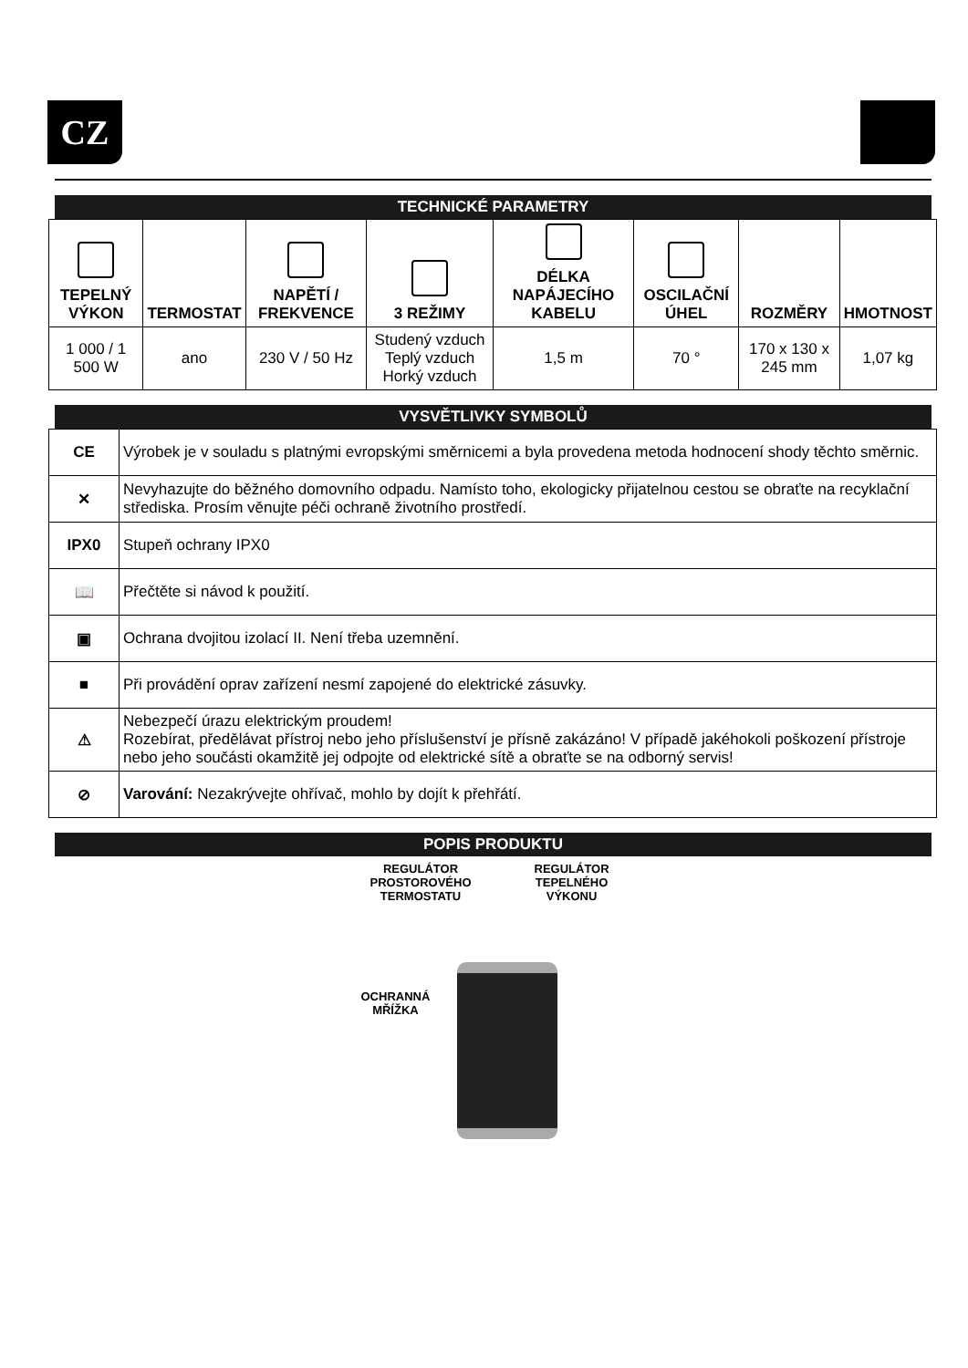CZ
TECHNICKÉ PARAMETRY
| TEPELNÝ VÝKON | TERMOSTAT | NAPĚTÍ / FREKVENCE | 3 REŽIMY | DÉLKA NAPÁJECÍHO KABELU | OSCILAČNÍ ÚHEL | ROZMĚRY | HMOTNOST |
| --- | --- | --- | --- | --- | --- | --- | --- |
| 1 000 / 1 500 W | ano | 230 V / 50 Hz | Studený vzduch Teplý vzduch Horký vzduch | 1,5 m | 70 ° | 170 x 130 x 245 mm | 1,07 kg |
VYSVĚTLIVKY SYMBOLŮ
| CE | Výrobek je v souladu s platnými evropskými směrnicemi a byla provedena metoda hodnocení shody těchto směrnic. |
| ✕ | Nevyhazujte do běžného domovního odpadu. Namísto toho, ekologicky přijatelnou cestou se obraťte na recyklační střediska. Prosím věnujte péči ochraně životního prostředí. |
| IPX0 | Stupeň ochrany IPX0 |
| 📖 | Přečtěte si návod k použití. |
| ▣ | Ochrana dvojitou izolací II. Není třeba uzemnění. |
| ■ | Při provádění oprav zařízení nesmí zapojené do elektrické zásuvky. |
| ⚠ | Nebezpečí úrazu elektrickým proudem! Rozebírat, předělávat přístroj nebo jeho příslušenství je přísně zakázáno! V případě jakéhokoli poškození přístroje nebo jeho součásti okamžitě jej odpojte od elektrické sítě a obraťte se na odborný servis! |
| ⊘ | Varování: Nezakrývejte ohřívač, mohlo by dojít k přehřátí. |
POPIS PRODUKTU
REGULÁTOR
PROSTOROVÉHO
TERMOSTATU
REGULÁTOR
TEPELNÉHO
VÝKONU
OCHRANNÁ
MŘÍŽKA